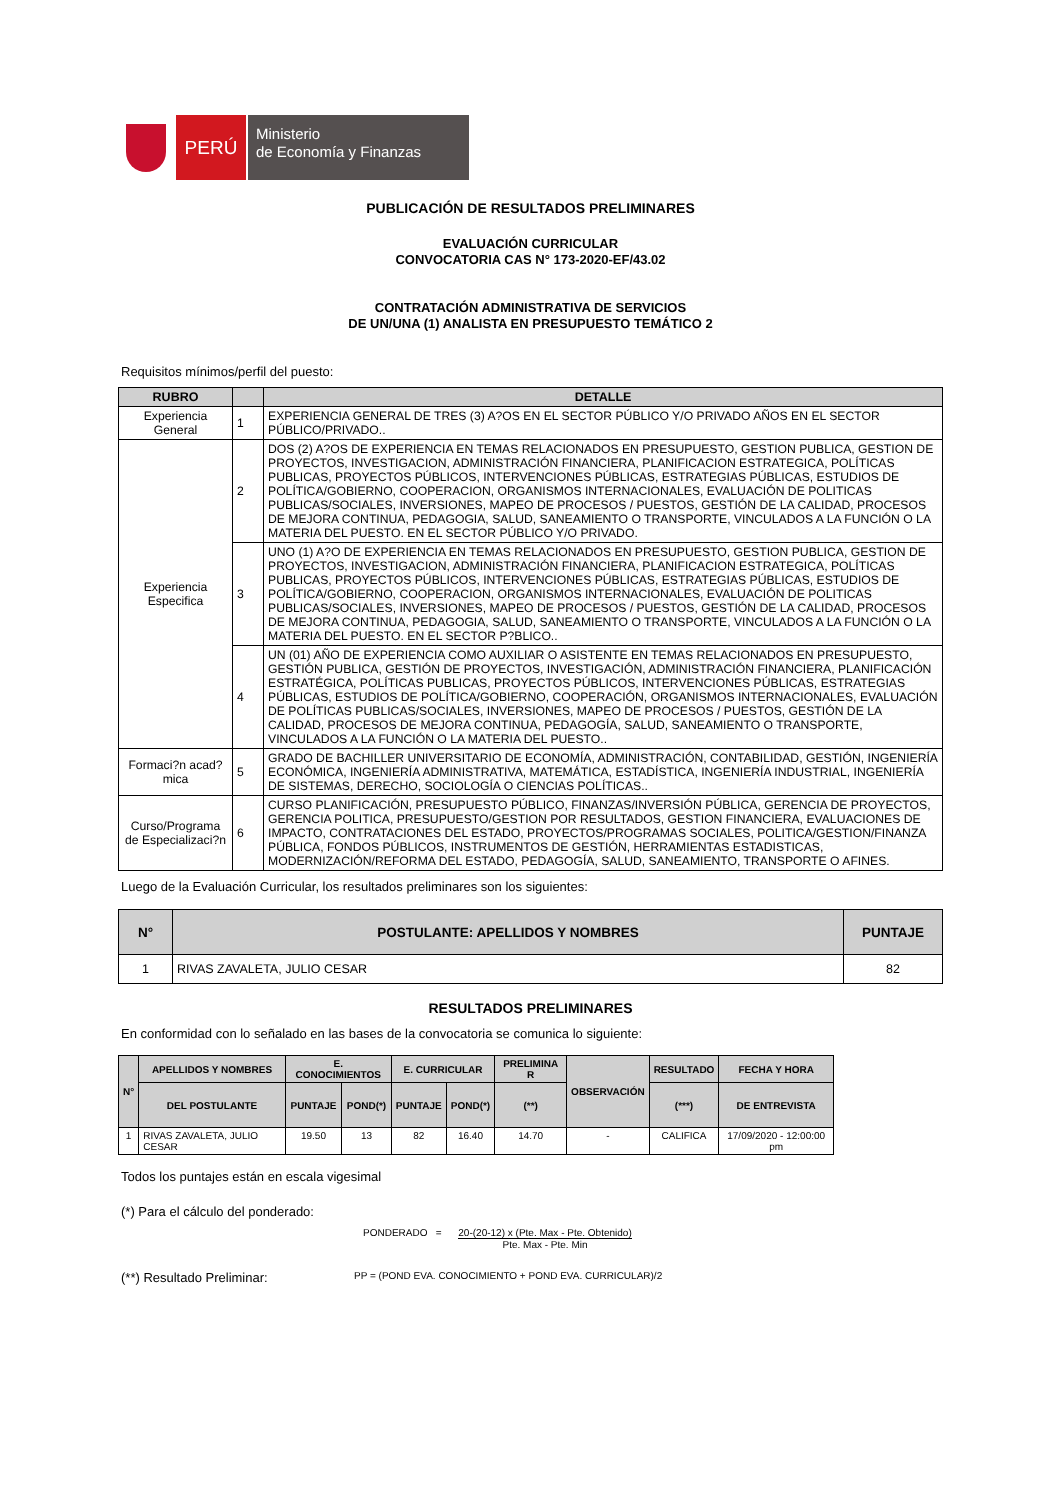PERÚ
Ministerio
de Economía y Finanzas
PUBLICACIÓN DE RESULTADOS PRELIMINARES
EVALUACIÓN CURRICULAR
CONVOCATORIA CAS N° 173-2020-EF/43.02
CONTRATACIÓN ADMINISTRATIVA DE SERVICIOS
DE UN/UNA (1) ANALISTA EN PRESUPUESTO TEMÁTICO 2
Requisitos mínimos/perfil del puesto:
| RUBRO | | DETALLE |
| --- | --- | --- |
| Experiencia General | 1 | EXPERIENCIA GENERAL DE TRES (3) A?OS EN EL SECTOR PÚBLICO Y/O PRIVADO AÑOS EN EL SECTOR PÚBLICO/PRIVADO.. |
| Experiencia Especifica | 2 | DOS (2) A?OS DE EXPERIENCIA EN TEMAS RELACIONADOS EN PRESUPUESTO, GESTION PUBLICA, GESTION DE PROYECTOS, INVESTIGACION, ADMINISTRACIÓN FINANCIERA, PLANIFICACION ESTRATEGICA, POLÍTICAS PUBLICAS, PROYECTOS PÚBLICOS, INTERVENCIONES PÚBLICAS, ESTRATEGIAS PÚBLICAS, ESTUDIOS DE POLÍTICA/GOBIERNO, COOPERACION, ORGANISMOS INTERNACIONALES, EVALUACIÓN DE POLITICAS PUBLICAS/SOCIALES, INVERSIONES, MAPEO DE PROCESOS / PUESTOS, GESTIÓN DE LA CALIDAD, PROCESOS DE MEJORA CONTINUA, PEDAGOGIA, SALUD, SANEAMIENTO O TRANSPORTE, VINCULADOS A LA FUNCIÓN O LA MATERIA DEL PUESTO. EN EL SECTOR PÚBLICO Y/O PRIVADO. |
| | 3 | UNO (1) A?O DE EXPERIENCIA EN TEMAS RELACIONADOS EN PRESUPUESTO, GESTION PUBLICA, GESTION DE PROYECTOS, INVESTIGACION, ADMINISTRACIÓN FINANCIERA, PLANIFICACION ESTRATEGICA, POLÍTICAS PUBLICAS, PROYECTOS PÚBLICOS, INTERVENCIONES PÚBLICAS, ESTRATEGIAS PÚBLICAS, ESTUDIOS DE POLÍTICA/GOBIERNO, COOPERACION, ORGANISMOS INTERNACIONALES, EVALUACIÓN DE POLITICAS PUBLICAS/SOCIALES, INVERSIONES, MAPEO DE PROCESOS / PUESTOS, GESTIÓN DE LA CALIDAD, PROCESOS DE MEJORA CONTINUA, PEDAGOGIA, SALUD, SANEAMIENTO O TRANSPORTE, VINCULADOS A LA FUNCIÓN O LA MATERIA DEL PUESTO. EN EL SECTOR P?BLICO.. |
| | 4 | UN (01) AÑO DE EXPERIENCIA COMO AUXILIAR O ASISTENTE EN TEMAS RELACIONADOS EN PRESUPUESTO, GESTIÓN PUBLICA, GESTIÓN DE PROYECTOS, INVESTIGACIÓN, ADMINISTRACIÓN FINANCIERA, PLANIFICACIÓN ESTRATÉGICA, POLÍTICAS PUBLICAS, PROYECTOS PÚBLICOS, INTERVENCIONES PÚBLICAS, ESTRATEGIAS PÚBLICAS, ESTUDIOS DE POLÍTICA/GOBIERNO, COOPERACIÓN, ORGANISMOS INTERNACIONALES, EVALUACIÓN DE POLÍTICAS PUBLICAS/SOCIALES, INVERSIONES, MAPEO DE PROCESOS / PUESTOS, GESTIÓN DE LA CALIDAD, PROCESOS DE MEJORA CONTINUA, PEDAGOGÍA, SALUD, SANEAMIENTO O TRANSPORTE, VINCULADOS A LA FUNCIÓN O LA MATERIA DEL PUESTO.. |
| Formaci?n acad? mica | 5 | GRADO DE BACHILLER UNIVERSITARIO DE ECONOMÍA, ADMINISTRACIÓN, CONTABILIDAD, GESTIÓN, INGENIERÍA ECONÓMICA, INGENIERÍA ADMINISTRATIVA, MATEMÁTICA, ESTADÍSTICA, INGENIERÍA INDUSTRIAL, INGENIERÍA DE SISTEMAS, DERECHO, SOCIOLOGÍA O CIENCIAS POLÍTICAS.. |
| Curso/Programa de Especializaci?n | 6 | CURSO PLANIFICACIÓN, PRESUPUESTO PÚBLICO, FINANZAS/INVERSIÓN PÚBLICA, GERENCIA DE PROYECTOS, GERENCIA POLITICA, PRESUPUESTO/GESTION POR RESULTADOS, GESTION FINANCIERA, EVALUACIONES DE IMPACTO, CONTRATACIONES DEL ESTADO, PROYECTOS/PROGRAMAS SOCIALES, POLITICA/GESTION/FINANZA PÚBLICA, FONDOS PÚBLICOS, INSTRUMENTOS DE GESTIÓN, HERRAMIENTAS ESTADISTICAS, MODERNIZACIÓN/REFORMA DEL ESTADO, PEDAGOGÍA, SALUD, SANEAMIENTO, TRANSPORTE O AFINES. |
Luego de la Evaluación Curricular, los resultados preliminares son los siguientes:
| N° | POSTULANTE: APELLIDOS Y NOMBRES | PUNTAJE |
| --- | --- | --- |
| 1 | RIVAS ZAVALETA, JULIO CESAR | 82 |
RESULTADOS PRELIMINARES
En conformidad con lo señalado en las bases de la convocatoria se comunica lo siguiente:
| N° | APELLIDOS Y NOMBRES | E. CONOCIMIENTOS | | E. CURRICULAR | | PRELIMINA R | OBSERVACIÓN | RESULTADO | FECHA Y HORA |
| --- | --- | --- | --- | --- | --- | --- | --- | --- | --- |
| | DEL POSTULANTE | PUNTAJE | POND(*) | PUNTAJE | POND(*) | (**) | | (***) | DE ENTREVISTA |
| 1 | RIVAS ZAVALETA, JULIO CESAR | 19.50 | 13 | 82 | 16.40 | 14.70 | - | CALIFICA | 17/09/2020 - 12:00:00 pm |
Todos los puntajes están en escala vigesimal
(*) Para el cálculo del ponderado:
PONDERADO = 20-(20-12) x (Pte. Max - Pte. Obtenido) Pte. Max - Pte. Min
(**) Resultado Preliminar:
PP = (POND EVA. CONOCIMIENTO + POND EVA. CURRICULAR)/2